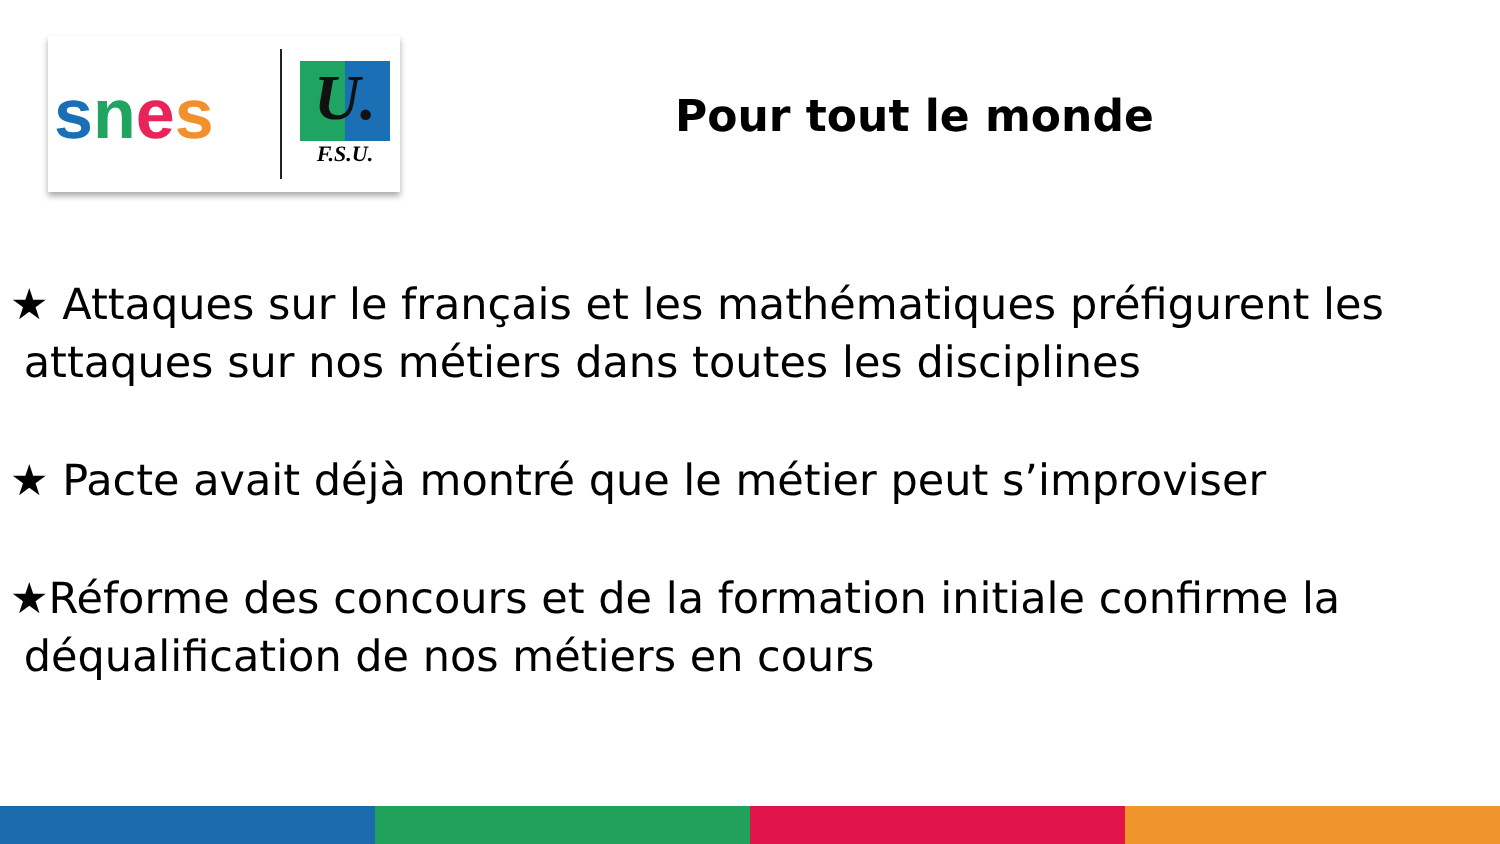snes
U.
F.S.U.
Pour tout le monde
★ Attaques sur le français et les mathématiques préfigurent les
attaques sur nos métiers dans toutes les disciplines
★ Pacte avait déjà montré que le métier peut s’improviser
★Réforme des concours et de la formation initiale confirme la
déqualification de nos métiers en cours